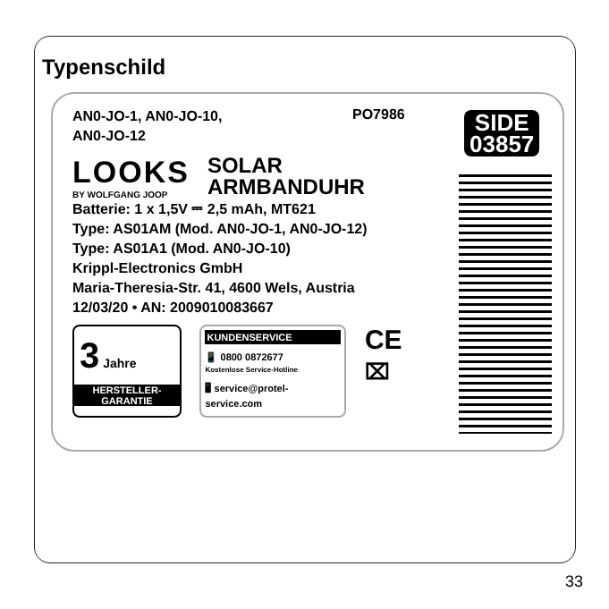Typenschild
PO7986
SIDE
03857
AN0-JO-1, AN0-JO-10,
AN0-JO-12
LOOKS
BY WOLFGANG JOOP
SOLAR
ARMBANDUHR
Batterie: 1 x 1,5V ⎓ 2,5 mAh, MT621
Type: AS01AM (Mod. AN0-JO-1, AN0-JO-12)
Type: AS01A1 (Mod. AN0-JO-10)
Krippl-Electronics GmbH
Maria-Theresia-Str. 41, 4600 Wels, Austria
12/03/20 • AN: 2009010083667
3 Jahre
HERSTELLER-
GARANTIE
KUNDENSERVICE
📱 0800 0872677
Kostenlose Service-Hotline
🖥 service@protel-service.com
CE
⌧
33